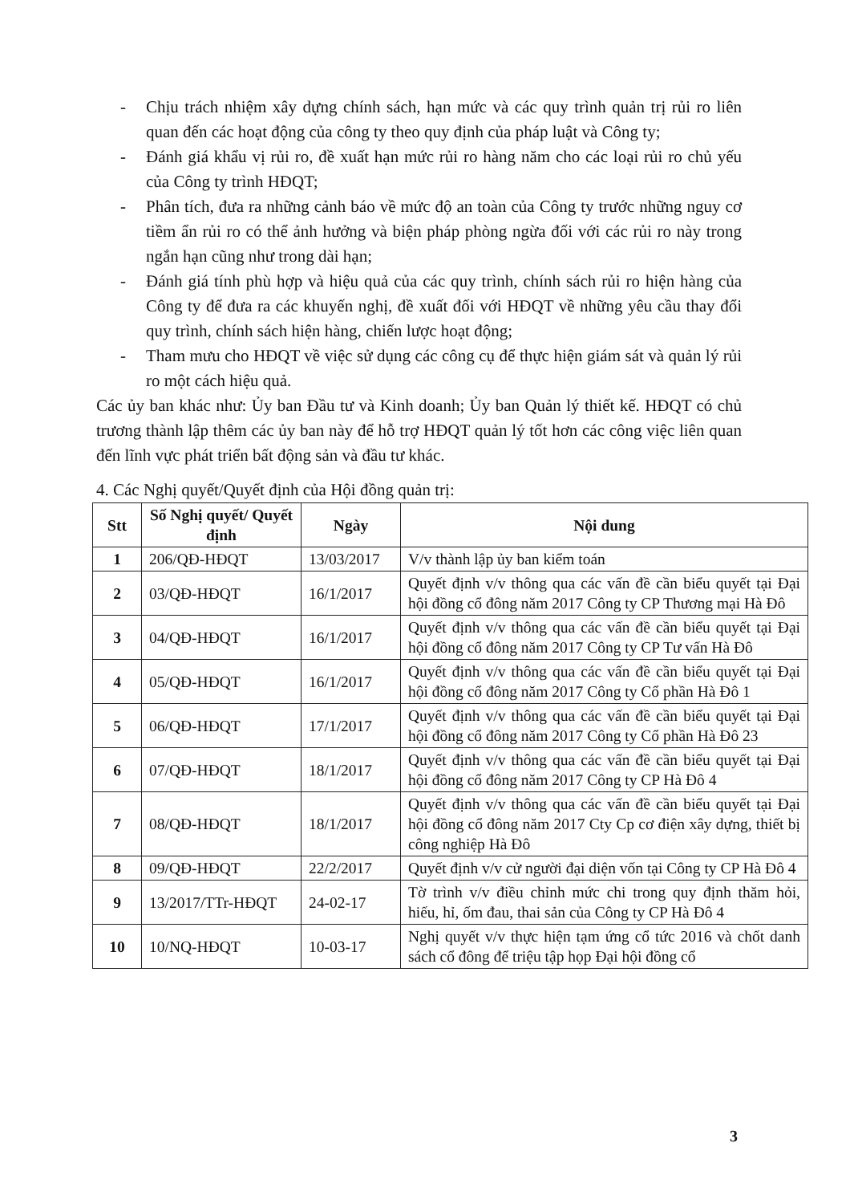- Chịu trách nhiệm xây dựng chính sách, hạn mức và các quy trình quản trị rủi ro liên quan đến các hoạt động của công ty theo quy định của pháp luật và Công ty;
- Đánh giá khẩu vị rủi ro, đề xuất hạn mức rủi ro hàng năm cho các loại rủi ro chủ yếu của Công ty trình HĐQT;
- Phân tích, đưa ra những cảnh báo về mức độ an toàn của Công ty trước những nguy cơ tiềm ẩn rủi ro có thể ảnh hưởng và biện pháp phòng ngừa đối với các rủi ro này trong ngắn hạn cũng như trong dài hạn;
- Đánh giá tính phù hợp và hiệu quả của các quy trình, chính sách rủi ro hiện hàng của Công ty để đưa ra các khuyến nghị, đề xuất đối với HĐQT về những yêu cầu thay đổi quy trình, chính sách hiện hàng, chiến lược hoạt động;
- Tham mưu cho HĐQT về việc sử dụng các công cụ để thực hiện giám sát và quản lý rủi ro một cách hiệu quả.
Các ủy ban khác như: Ủy ban Đầu tư và Kinh doanh; Ủy ban Quản lý thiết kế. HĐQT có chủ trương thành lập thêm các ủy ban này để hỗ trợ HĐQT quản lý tốt hơn các công việc liên quan đến lĩnh vực phát triển bất động sản và đầu tư khác.
4. Các Nghị quyết/Quyết định của Hội đồng quản trị:
| Stt | Số Nghị quyết/ Quyết định | Ngày | Nội dung |
| --- | --- | --- | --- |
| 1 | 206/QĐ-HĐQT | 13/03/2017 | V/v thành lập ủy ban kiểm toán |
| 2 | 03/QĐ-HĐQT | 16/1/2017 | Quyết định v/v thông qua các vấn đề cần biểu quyết tại Đại hội đồng cổ đông năm 2017 Công ty CP Thương mại Hà Đô |
| 3 | 04/QĐ-HĐQT | 16/1/2017 | Quyết định v/v thông qua các vấn đề cần biểu quyết tại Đại hội đồng cổ đông năm 2017 Công ty CP Tư vấn Hà Đô |
| 4 | 05/QĐ-HĐQT | 16/1/2017 | Quyết định v/v thông qua các vấn đề cần biểu quyết tại Đại hội đồng cổ đông năm 2017 Công ty Cổ phần Hà Đô 1 |
| 5 | 06/QĐ-HĐQT | 17/1/2017 | Quyết định v/v thông qua các vấn đề cần biểu quyết tại Đại hội đồng cổ đông năm 2017 Công ty Cổ phần Hà Đô 23 |
| 6 | 07/QĐ-HĐQT | 18/1/2017 | Quyết định v/v thông qua các vấn đề cần biểu quyết tại Đại hội đồng cổ đông năm 2017 Công ty CP Hà Đô 4 |
| 7 | 08/QĐ-HĐQT | 18/1/2017 | Quyết định v/v thông qua các vấn đề cần biểu quyết tại Đại hội đồng cổ đông năm 2017 Cty Cp cơ điện xây dựng, thiết bị công nghiệp Hà Đô |
| 8 | 09/QĐ-HĐQT | 22/2/2017 | Quyết định v/v cử người đại diện vốn tại Công ty CP Hà Đô 4 |
| 9 | 13/2017/TTr-HĐQT | 24-02-17 | Tờ trình v/v điều chỉnh mức chi trong quy định thăm hỏi, hiếu, hỉ, ốm đau, thai sản của Công ty CP Hà Đô 4 |
| 10 | 10/NQ-HĐQT | 10-03-17 | Nghị quyết v/v thực hiện tạm ứng cổ tức 2016 và chốt danh sách cổ đông để triệu tập họp Đại hội đồng cổ |
3